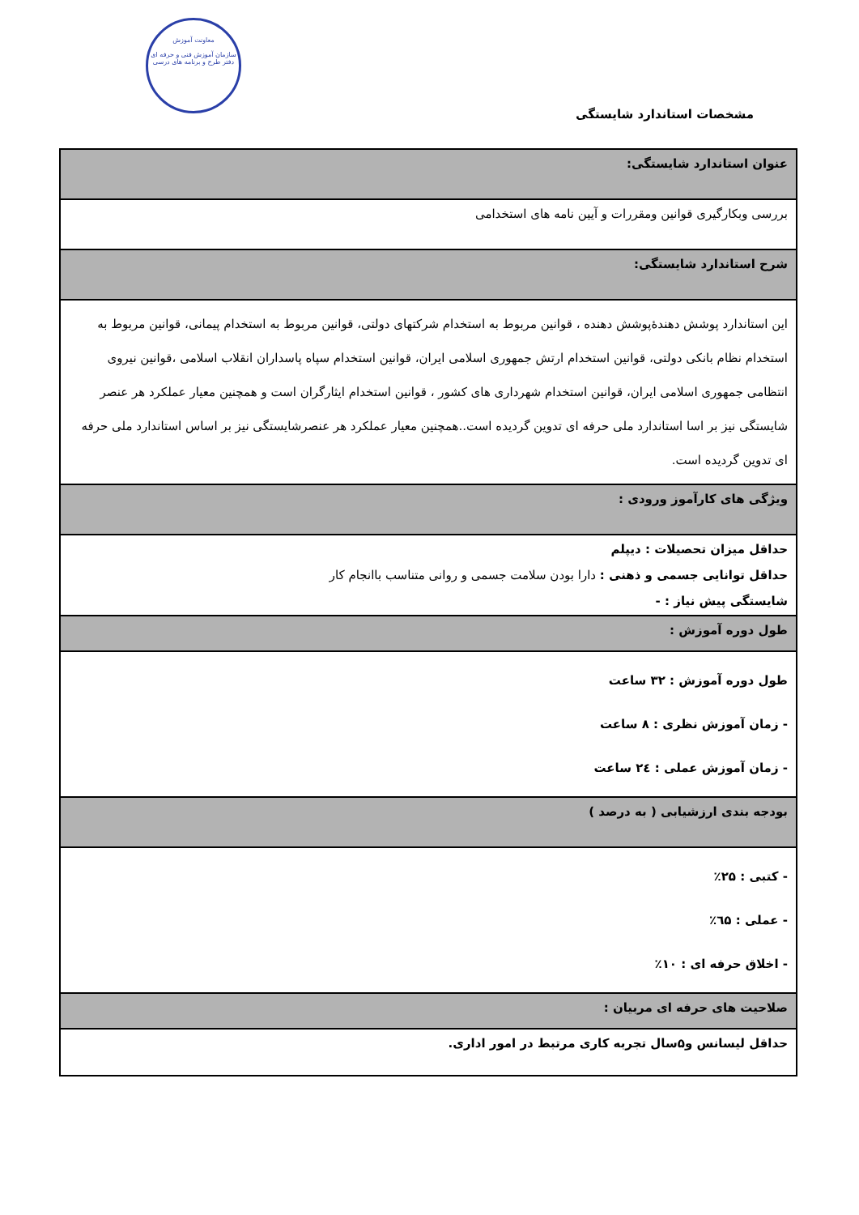معاونت آموزش
سازمان آموزش فنی و حرفه ای
دفتر طرح و برنامه های درسی
مشخصات استاندارد شایستگی
| عنوان استاندارد شایستگی: |
| بررسی وبکارگیری قوانین ومقررات و آیین نامه های استخدامی |
| شرح استاندارد شایستگی: |
| این استاندارد پوشش دهندۀپوشش دهنده ، قوانین مربوط به استخدام شرکتهای دولتی، قوانین مربوط به استخدام پیمانی، قوانین مربوط به استخدام نظام بانکی دولتی، قوانین استخدام ارتش جمهوری اسلامی ایران، قوانین استخدام سپاه پاسداران انقلاب اسلامی ،قوانین نیروی انتظامی جمهوری اسلامی ایران، قوانین استخدام شهرداری های کشور ، قوانین استخدام ایثارگران است و همچنین معیار عملکرد هر عنصر شایستگی نیز بر اسا استاندارد ملی حرفه ای تدوین گردیده است..همچنین معیار عملکرد هر عنصرشایستگی نیز بر اساس استاندارد ملی حرفه ای تدوین گردیده است. |
| ویژگی های کارآموز ورودی : |
| حداقل میزان تحصیلات : دیپلم حداقل توانایی جسمی و ذهنی : دارا بودن سلامت جسمی و روانی متناسب باانجام کار شایستگی پیش نیاز : - |
| طول دوره آموزش : |
| طول دوره آموزش : ۳۲ ساعت - زمان آموزش نظری : ۸ ساعت - زمان آموزش عملی : ۲٤ ساعت |
| بودجه بندی ارزشیابی ( به درصد ) |
| - کتبی : ۲۵٪ - عملی : ٦۵٪ - اخلاق حرفه ای : ۱۰٪ |
| صلاحیت های حرفه ای مربیان : |
| حداقل لیسانس و۵سال تجربه کاری مرتبط در امور اداری. |